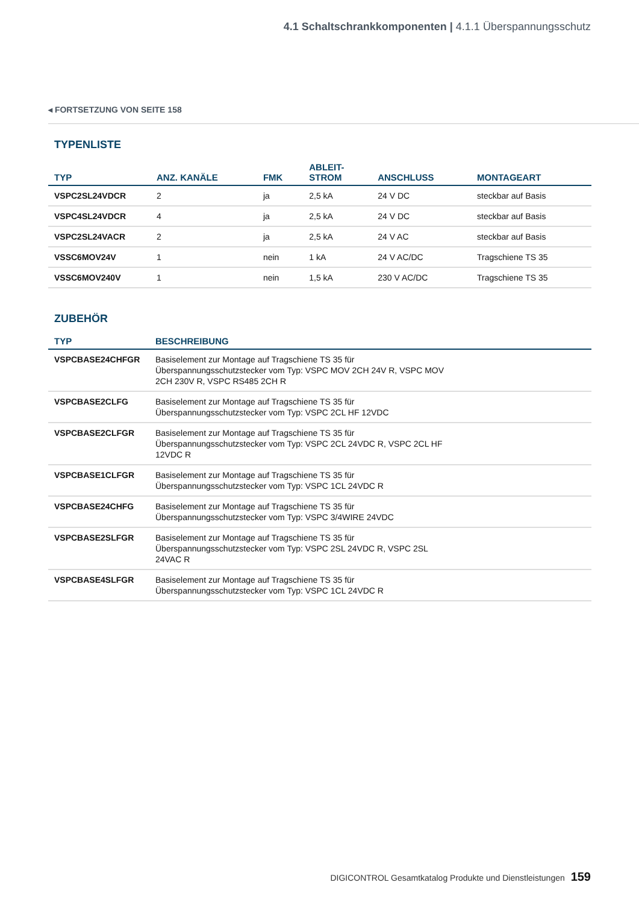4.1 Schaltschrankkomponenten | 4.1.1 Überspannungsschutz
◂ FORTSETZUNG VON SEITE 158
TYPENLISTE
| TYP | ANZ. KANÄLE | FMK | ABLEIT- STROM | ANSCHLUSS | MONTAGEART |
| --- | --- | --- | --- | --- | --- |
| VSPC2SL24VDCR | 2 | ja | 2,5 kA | 24 V DC | steckbar auf Basis |
| VSPC4SL24VDCR | 4 | ja | 2,5 kA | 24 V DC | steckbar auf Basis |
| VSPC2SL24VACR | 2 | ja | 2,5 kA | 24 V AC | steckbar auf Basis |
| VSSC6MOV24V | 1 | nein | 1 kA | 24 V AC/DC | Tragschiene TS 35 |
| VSSC6MOV240V | 1 | nein | 1,5 kA | 230 V AC/DC | Tragschiene TS 35 |
ZUBEHÖR
| TYP | BESCHREIBUNG |
| --- | --- |
| VSPCBASE24CHFGR | Basiselement zur Montage auf Tragschiene TS 35 für Überspannungsschutzstecker vom Typ: VSPC MOV 2CH 24V R, VSPC MOV 2CH 230V R, VSPC RS485 2CH R |
| VSPCBASE2CLFG | Basiselement zur Montage auf Tragschiene TS 35 für Überspannungsschutzstecker vom Typ: VSPC 2CL HF 12VDC |
| VSPCBASE2CLFGR | Basiselement zur Montage auf Tragschiene TS 35 für Überspannungsschutzstecker vom Typ: VSPC 2CL 24VDC R, VSPC 2CL HF 12VDC R |
| VSPCBASE1CLFGR | Basiselement zur Montage auf Tragschiene TS 35 für Überspannungsschutzstecker vom Typ: VSPC 1CL 24VDC R |
| VSPCBASE24CHFG | Basiselement zur Montage auf Tragschiene TS 35 für Überspannungsschutzstecker vom Typ: VSPC 3/4WIRE 24VDC |
| VSPCBASE2SLFGR | Basiselement zur Montage auf Tragschiene TS 35 für Überspannungsschutzstecker vom Typ: VSPC 2SL 24VDC R, VSPC 2SL 24VAC R |
| VSPCBASE4SLFGR | Basiselement zur Montage auf Tragschiene TS 35 für Überspannungsschutzstecker vom Typ: VSPC 1CL 24VDC R |
DIGICONTROL Gesamtkatalog Produkte und Dienstleistungen 159